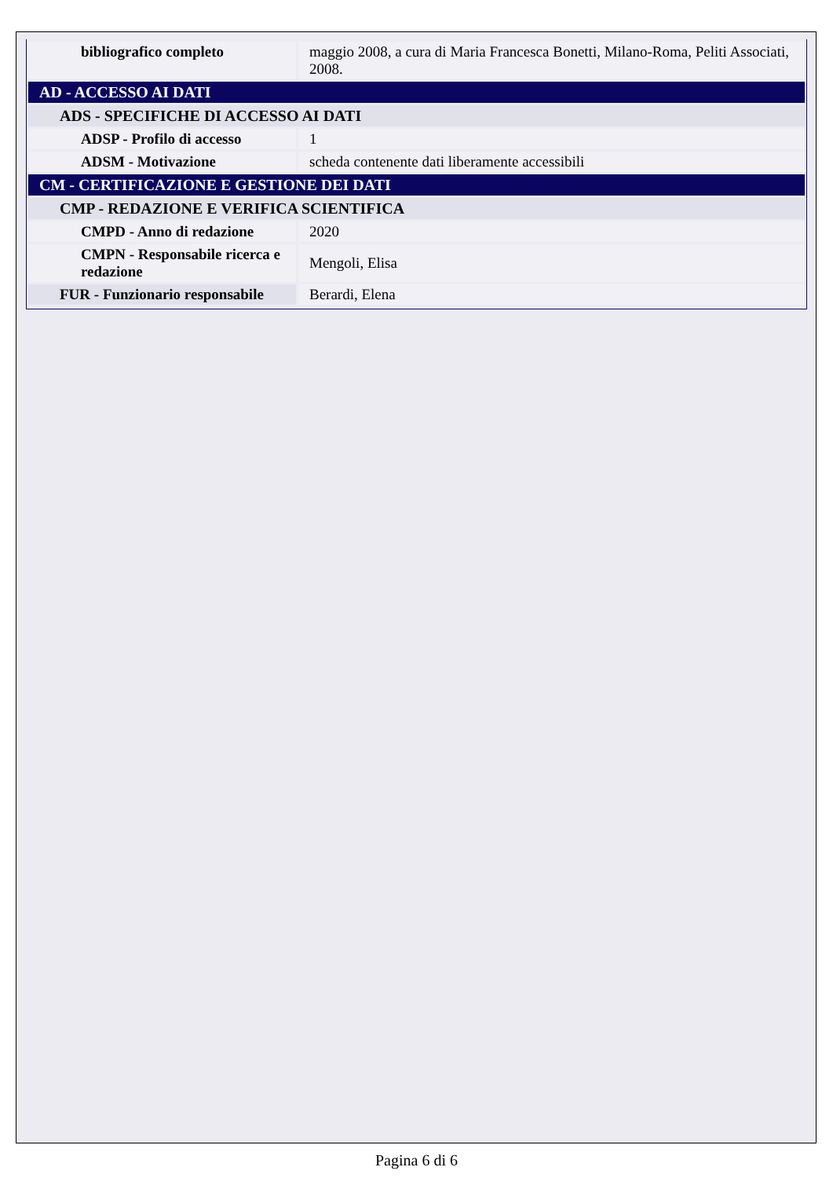| bibliografico completo | maggio 2008, a cura di Maria Francesca Bonetti, Milano-Roma, Peliti Associati, 2008. |
| AD - ACCESSO AI DATI | |
| ADS - SPECIFICHE DI ACCESSO AI DATI | |
| ADSP - Profilo di accesso | 1 |
| ADSM - Motivazione | scheda contenente dati liberamente accessibili |
| CM - CERTIFICAZIONE E GESTIONE DEI DATI | |
| CMP - REDAZIONE E VERIFICA SCIENTIFICA | |
| CMPD - Anno di redazione | 2020 |
| CMPN - Responsabile ricerca e redazione | Mengoli, Elisa |
| FUR - Funzionario responsabile | Berardi, Elena |
Pagina 6 di 6